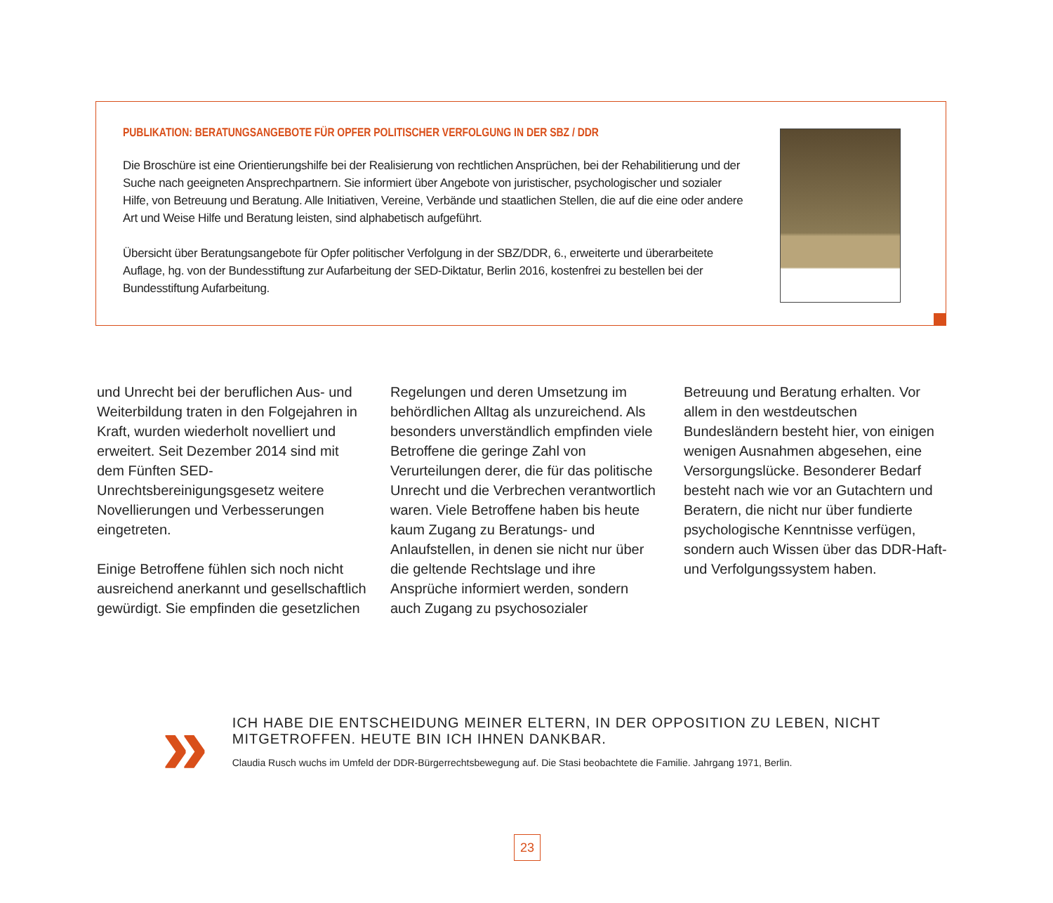PUBLIKATION: BERATUNGSANGEBOTE FÜR OPFER POLITISCHER VERFOLGUNG IN DER SBZ / DDR
Die Broschüre ist eine Orientierungshilfe bei der Realisierung von rechtlichen Ansprüchen, bei der Rehabilitierung und der Suche nach geeigneten Ansprechpartnern. Sie informiert über Angebote von juristischer, psychologischer und sozialer Hilfe, von Betreuung und Beratung. Alle Initiativen, Vereine, Verbände und staatlichen Stellen, die auf die eine oder andere Art und Weise Hilfe und Beratung leisten, sind alphabetisch aufgeführt.
Übersicht über Beratungsangebote für Opfer politischer Verfolgung in der SBZ/DDR, 6., erweiterte und überarbeitete Auflage, hg. von der Bundesstiftung zur Aufarbeitung der SED-Diktatur, Berlin 2016, kostenfrei zu bestellen bei der Bundesstiftung Aufarbeitung.
und Unrecht bei der beruflichen Aus- und Weiterbildung traten in den Folgejahren in Kraft, wurden wiederholt novelliert und erweitert. Seit Dezember 2014 sind mit dem Fünften SED-Unrechtsbereinigungsgesetz weitere Novellierungen und Verbesserungen eingetreten.
Einige Betroffene fühlen sich noch nicht ausreichend anerkannt und gesellschaftlich gewürdigt. Sie empfinden die gesetzlichen
Regelungen und deren Umsetzung im behördlichen Alltag als unzureichend. Als besonders unverständlich empfinden viele Betroffene die geringe Zahl von Verurteilungen derer, die für das politische Unrecht und die Verbrechen verantwortlich waren. Viele Betroffene haben bis heute kaum Zugang zu Beratungs- und Anlaufstellen, in denen sie nicht nur über die geltende Rechtslage und ihre Ansprüche informiert werden, sondern auch Zugang zu psychosozialer
Betreuung und Beratung erhalten. Vor allem in den westdeutschen Bundesländern besteht hier, von einigen wenigen Ausnahmen abgesehen, eine Versorgungslücke. Besonderer Bedarf besteht nach wie vor an Gutachtern und Beratern, die nicht nur über fundierte psychologische Kenntnisse verfügen, sondern auch Wissen über das DDR-Haft- und Verfolgungssystem haben.
»
ICH HABE DIE ENTSCHEIDUNG MEINER ELTERN, IN DER OPPOSITION ZU LEBEN, NICHT
MITGETROFFEN. HEUTE BIN ICH IHNEN DANKBAR.
Claudia Rusch wuchs im Umfeld der DDR-Bürgerrechtsbewegung auf. Die Stasi beobachtete die Familie. Jahrgang 1971, Berlin.
23